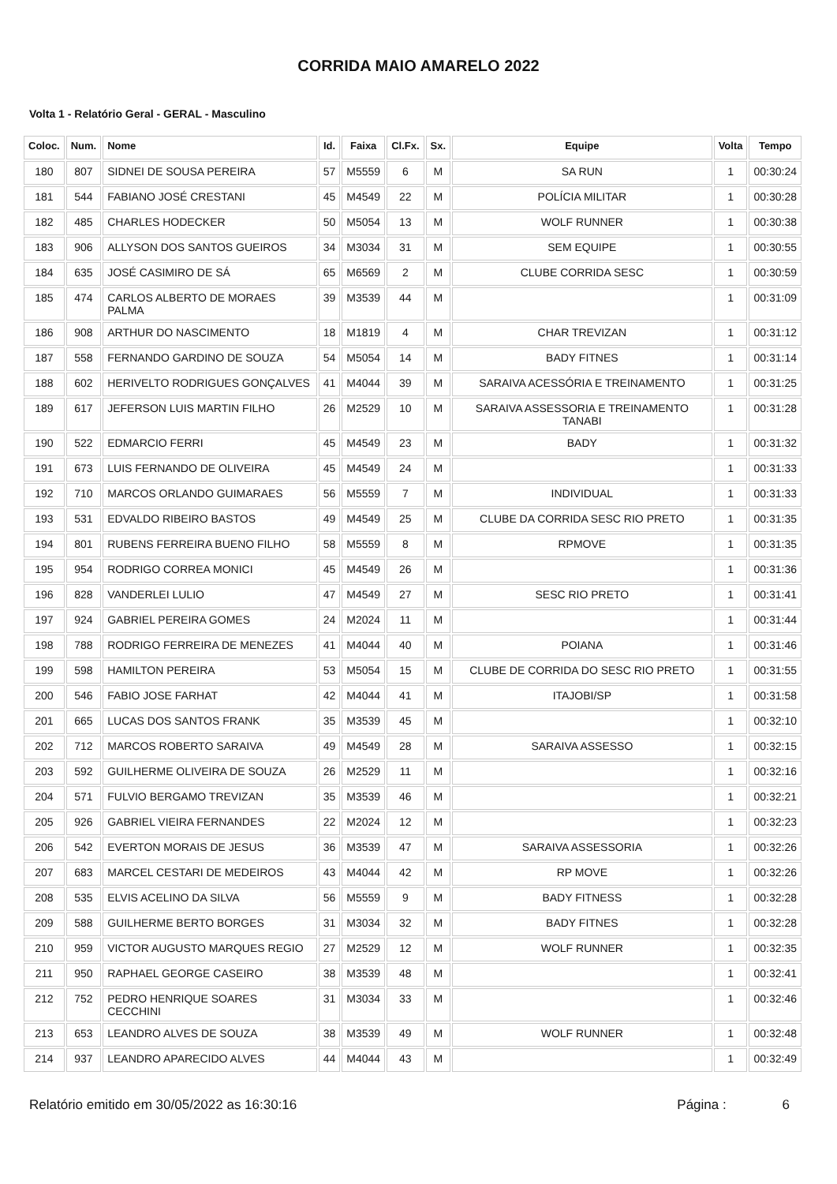CORRIDA MAIO AMARELO 2022
Volta 1 - Relatório Geral - GERAL - Masculino
| Coloc. | Num. | Nome | Id. | Faixa | Cl.Fx. | Sx. | Equipe | Volta | Tempo |
| --- | --- | --- | --- | --- | --- | --- | --- | --- | --- |
| 180 | 807 | SIDNEI DE SOUSA PEREIRA | 57 | M5559 | 6 | M | SA RUN | 1 | 00:30:24 |
| 181 | 544 | FABIANO JOSÉ CRESTANI | 45 | M4549 | 22 | M | POLÍCIA MILITAR | 1 | 00:30:28 |
| 182 | 485 | CHARLES HODECKER | 50 | M5054 | 13 | M | WOLF RUNNER | 1 | 00:30:38 |
| 183 | 906 | ALLYSON DOS SANTOS GUEIROS | 34 | M3034 | 31 | M | SEM EQUIPE | 1 | 00:30:55 |
| 184 | 635 | JOSÉ CASIMIRO DE SÁ | 65 | M6569 | 2 | M | CLUBE CORRIDA SESC | 1 | 00:30:59 |
| 185 | 474 | CARLOS ALBERTO DE MORAES PALMA | 39 | M3539 | 44 | M | | 1 | 00:31:09 |
| 186 | 908 | ARTHUR DO NASCIMENTO | 18 | M1819 | 4 | M | CHAR TREVIZAN | 1 | 00:31:12 |
| 187 | 558 | FERNANDO GARDINO DE SOUZA | 54 | M5054 | 14 | M | BADY FITNES | 1 | 00:31:14 |
| 188 | 602 | HERIVELTO RODRIGUES GONÇALVES | 41 | M4044 | 39 | M | SARAIVA ACESSÓRIA E TREINAMENTO | 1 | 00:31:25 |
| 189 | 617 | JEFERSON LUIS MARTIN FILHO | 26 | M2529 | 10 | M | SARAIVA ASSESSORIA E TREINAMENTO TANABI | 1 | 00:31:28 |
| 190 | 522 | EDMARCIO FERRI | 45 | M4549 | 23 | M | BADY | 1 | 00:31:32 |
| 191 | 673 | LUIS FERNANDO DE OLIVEIRA | 45 | M4549 | 24 | M | | 1 | 00:31:33 |
| 192 | 710 | MARCOS ORLANDO GUIMARAES | 56 | M5559 | 7 | M | INDIVIDUAL | 1 | 00:31:33 |
| 193 | 531 | EDVALDO RIBEIRO BASTOS | 49 | M4549 | 25 | M | CLUBE DA CORRIDA SESC RIO PRETO | 1 | 00:31:35 |
| 194 | 801 | RUBENS FERREIRA BUENO FILHO | 58 | M5559 | 8 | M | RPMOVE | 1 | 00:31:35 |
| 195 | 954 | RODRIGO CORREA MONICI | 45 | M4549 | 26 | M | | 1 | 00:31:36 |
| 196 | 828 | VANDERLEI LULIO | 47 | M4549 | 27 | M | SESC RIO PRETO | 1 | 00:31:41 |
| 197 | 924 | GABRIEL PEREIRA GOMES | 24 | M2024 | 11 | M | | 1 | 00:31:44 |
| 198 | 788 | RODRIGO FERREIRA DE MENEZES | 41 | M4044 | 40 | M | POIANA | 1 | 00:31:46 |
| 199 | 598 | HAMILTON PEREIRA | 53 | M5054 | 15 | M | CLUBE DE CORRIDA DO SESC RIO PRETO | 1 | 00:31:55 |
| 200 | 546 | FABIO JOSE FARHAT | 42 | M4044 | 41 | M | ITAJOBI/SP | 1 | 00:31:58 |
| 201 | 665 | LUCAS DOS SANTOS FRANK | 35 | M3539 | 45 | M | | 1 | 00:32:10 |
| 202 | 712 | MARCOS ROBERTO SARAIVA | 49 | M4549 | 28 | M | SARAIVA ASSESSO | 1 | 00:32:15 |
| 203 | 592 | GUILHERME OLIVEIRA DE SOUZA | 26 | M2529 | 11 | M | | 1 | 00:32:16 |
| 204 | 571 | FULVIO BERGAMO TREVIZAN | 35 | M3539 | 46 | M | | 1 | 00:32:21 |
| 205 | 926 | GABRIEL VIEIRA FERNANDES | 22 | M2024 | 12 | M | | 1 | 00:32:23 |
| 206 | 542 | EVERTON MORAIS DE JESUS | 36 | M3539 | 47 | M | SARAIVA ASSESSORIA | 1 | 00:32:26 |
| 207 | 683 | MARCEL CESTARI DE MEDEIROS | 43 | M4044 | 42 | M | RP MOVE | 1 | 00:32:26 |
| 208 | 535 | ELVIS ACELINO DA SILVA | 56 | M5559 | 9 | M | BADY FITNESS | 1 | 00:32:28 |
| 209 | 588 | GUILHERME BERTO BORGES | 31 | M3034 | 32 | M | BADY FITNES | 1 | 00:32:28 |
| 210 | 959 | VICTOR AUGUSTO MARQUES REGIO | 27 | M2529 | 12 | M | WOLF RUNNER | 1 | 00:32:35 |
| 211 | 950 | RAPHAEL GEORGE CASEIRO | 38 | M3539 | 48 | M | | 1 | 00:32:41 |
| 212 | 752 | PEDRO HENRIQUE SOARES CECCHINI | 31 | M3034 | 33 | M | | 1 | 00:32:46 |
| 213 | 653 | LEANDRO ALVES DE SOUZA | 38 | M3539 | 49 | M | WOLF RUNNER | 1 | 00:32:48 |
| 214 | 937 | LEANDRO APARECIDO ALVES | 44 | M4044 | 43 | M | | 1 | 00:32:49 |
Relatório emitido em 30/05/2022 as 16:30:16 Página : 6